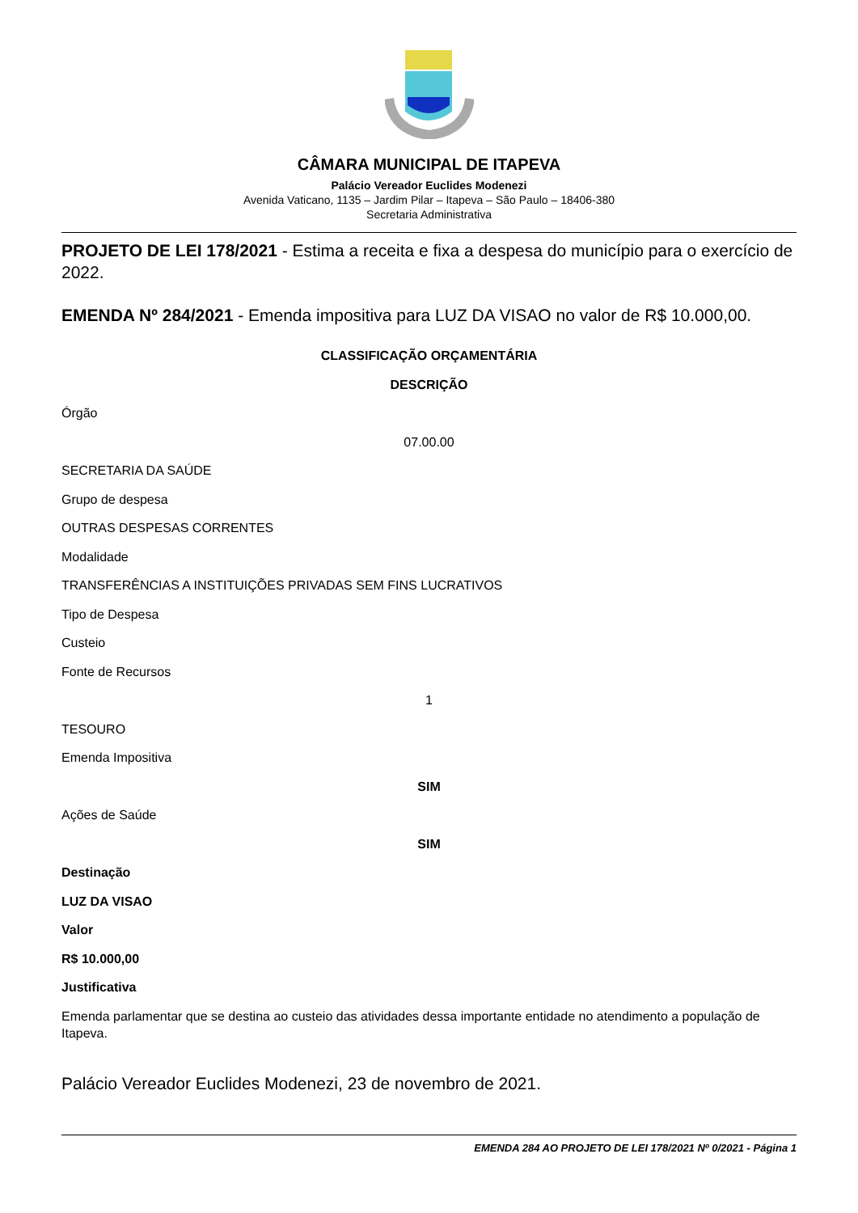CÂMARA MUNICIPAL DE ITAPEVA
Palácio Vereador Euclides Modenezi
Avenida Vaticano, 1135 – Jardim Pilar – Itapeva – São Paulo – 18406-380
Secretaria Administrativa
PROJETO DE LEI 178/2021 - Estima a receita e fixa a despesa do município para o exercício de 2022.
EMENDA Nº 284/2021 - Emenda impositiva para LUZ DA VISAO no valor de R$ 10.000,00.
CLASSIFICAÇÃO ORÇAMENTÁRIA
DESCRIÇÃO
Órgão
07.00.00
SECRETARIA DA SAÚDE
Grupo de despesa
OUTRAS DESPESAS CORRENTES
Modalidade
TRANSFERÊNCIAS A INSTITUIÇÕES PRIVADAS SEM FINS LUCRATIVOS
Tipo de Despesa
Custeio
Fonte de Recursos
1
TESOURO
Emenda Impositiva
SIM
Ações de Saúde
SIM
Destinação
LUZ DA VISAO
Valor
R$ 10.000,00
Justificativa
Emenda parlamentar que se destina ao custeio das atividades dessa importante entidade no atendimento a população de Itapeva.
Palácio Vereador Euclides Modenezi, 23 de novembro de 2021.
EMENDA 284 AO PROJETO DE LEI 178/2021 Nº 0/2021 - Página 1